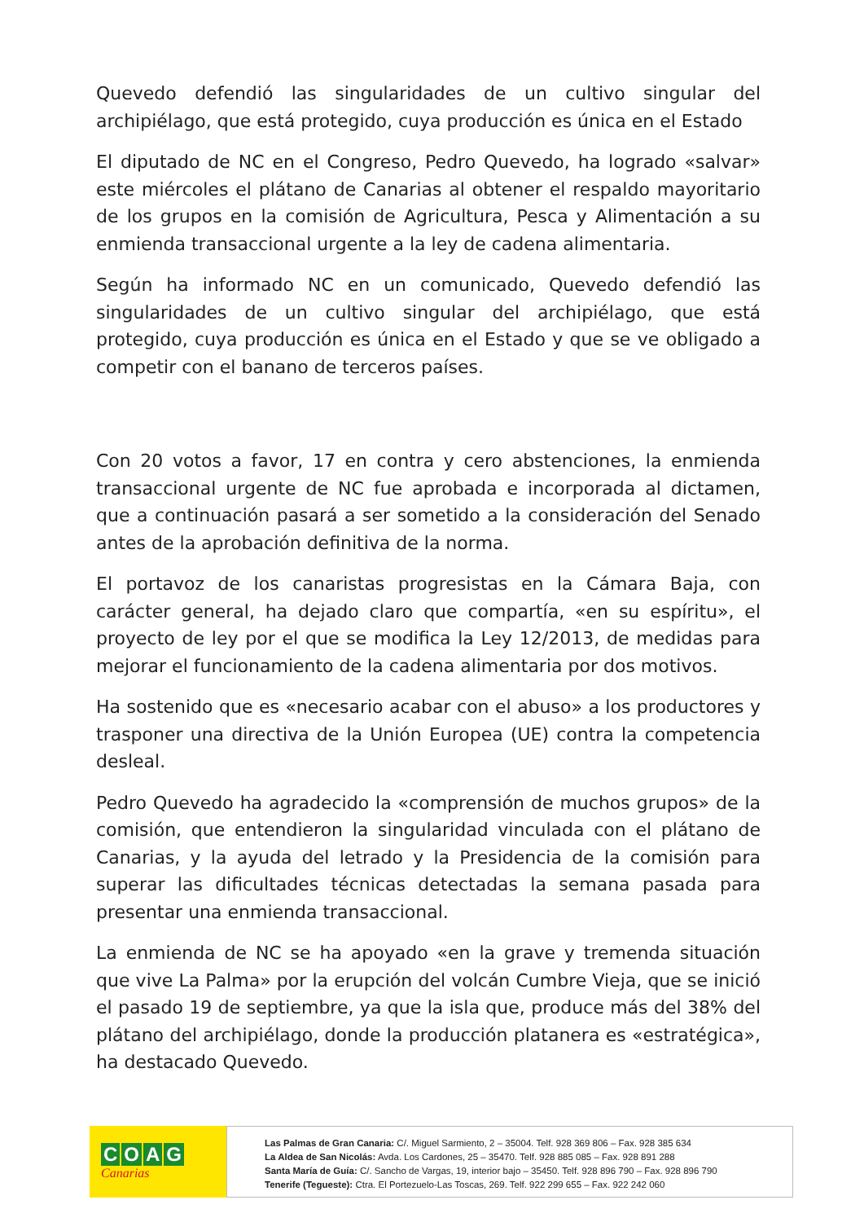Quevedo defendió las singularidades de un cultivo singular del archipiélago, que está protegido, cuya producción es única en el Estado
El diputado de NC en el Congreso, Pedro Quevedo, ha logrado «salvar» este miércoles el plátano de Canarias al obtener el respaldo mayoritario de los grupos en la comisión de Agricultura, Pesca y Alimentación a su enmienda transaccional urgente a la ley de cadena alimentaria.
Según ha informado NC en un comunicado, Quevedo defendió las singularidades de un cultivo singular del archipiélago, que está protegido, cuya producción es única en el Estado y que se ve obligado a competir con el banano de terceros países.
Con 20 votos a favor, 17 en contra y cero abstenciones, la enmienda transaccional urgente de NC fue aprobada e incorporada al dictamen, que a continuación pasará a ser sometido a la consideración del Senado antes de la aprobación definitiva de la norma.
El portavoz de los canaristas progresistas en la Cámara Baja, con carácter general, ha dejado claro que compartía, «en su espíritu», el proyecto de ley por el que se modifica la Ley 12/2013, de medidas para mejorar el funcionamiento de la cadena alimentaria por dos motivos.
Ha sostenido que es «necesario acabar con el abuso» a los productores y trasponer una directiva de la Unión Europea (UE) contra la competencia desleal.
Pedro Quevedo ha agradecido la «comprensión de muchos grupos» de la comisión, que entendieron la singularidad vinculada con el plátano de Canarias, y la ayuda del letrado y la Presidencia de la comisión para superar las dificultades técnicas detectadas la semana pasada para presentar una enmienda transaccional.
La enmienda de NC se ha apoyado «en la grave y tremenda situación que vive La Palma» por la erupción del volcán Cumbre Vieja, que se inició el pasado 19 de septiembre, ya que la isla que, produce más del 38% del plátano del archipiélago, donde la producción platanera es «estratégica», ha destacado Quevedo.
COAG
Canarias
Las Palmas de Gran Canaria: C/. Miguel Sarmiento, 2 – 35004. Telf. 928 369 806 – Fax. 928 385 634
La Aldea de San Nicolás: Avda. Los Cardones, 25 – 35470. Telf. 928 885 085 – Fax. 928 891 288
Santa María de Guía: C/. Sancho de Vargas, 19, interior bajo – 35450. Telf. 928 896 790 – Fax. 928 896 790
Tenerife (Tegueste): Ctra. El Portezuelo-Las Toscas, 269. Telf. 922 299 655 – Fax. 922 242 060